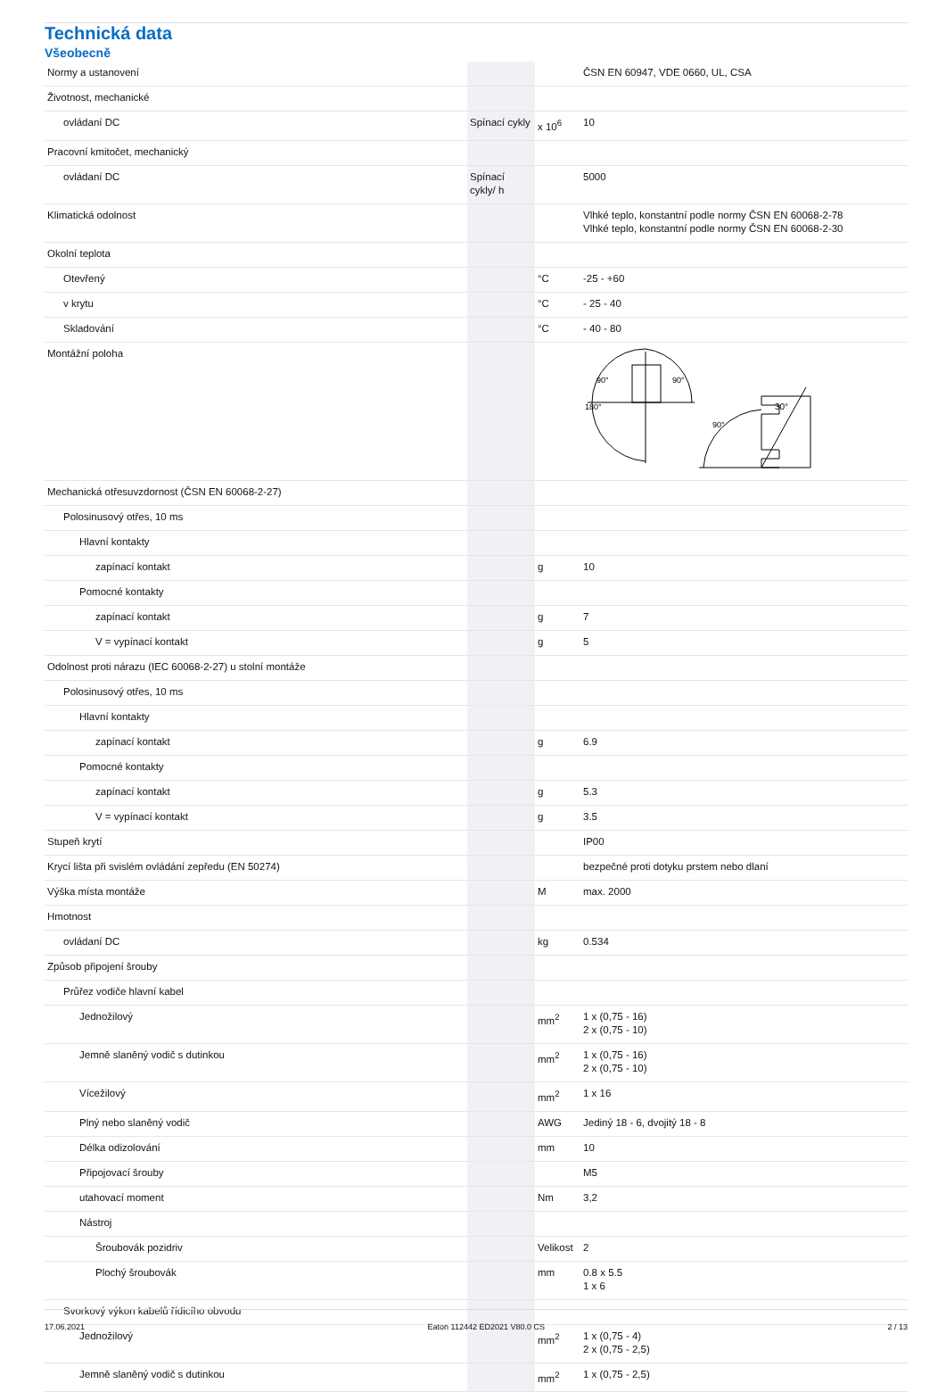Technická data
Všeobecně
| Normy a ustanovení | | | ČSN EN 60947, VDE 0660, UL, CSA |
| Životnost, mechanické | | | |
| ovládaní DC | Spínací cykly | x 10<sup>6</sup> | 10 |
| Pracovní kmitočet, mechanický | | | |
| ovládaní DC | Spínací cykly/ h | | 5000 |
| Klimatická odolnost | | | Vlhké teplo, konstantní podle normy ČSN EN 60068-2-78 Vlhké teplo, konstantní podle normy ČSN EN 60068-2-30 |
| Okolní teplota | | | |
| Otevřený | | °C | -25 - +60 |
| v krytu | | °C | - 25 - 40 |
| Skladování | | °C | - 40 - 80 |
| Montážní poloha | | | 90° 90° 180° 90° 30° |
| Mechanická otřesuvzdornost (ČSN EN 60068-2-27) | | | |
| Polosinusový otřes, 10 ms | | | |
| Hlavní kontakty | | | |
| zapínací kontakt | | g | 10 |
| Pomocné kontakty | | | |
| zapínací kontakt | | g | 7 |
| V = vypínací kontakt | | g | 5 |
| Odolnost proti nárazu (IEC 60068-2-27) u stolní montáže | | | |
| Polosinusový otřes, 10 ms | | | |
| Hlavní kontakty | | | |
| zapínací kontakt | | g | 6.9 |
| Pomocné kontakty | | | |
| zapínací kontakt | | g | 5.3 |
| V = vypínací kontakt | | g | 3.5 |
| Stupeň krytí | | | IP00 |
| Krycí lišta při svislém ovládání zepředu (EN 50274) | | | bezpečné proti dotyku prstem nebo dlaní |
| Výška místa montáže | | M | max. 2000 |
| Hmotnost | | | |
| ovládaní DC | | kg | 0.534 |
| Způsob připojení šrouby | | | |
| Průřez vodiče hlavní kabel | | | |
| Jednožilový | | mm<sup>2</sup> | 1 x (0,75 - 16) 2 x (0,75 - 10) |
| Jemně slaněný vodič s dutinkou | | mm<sup>2</sup> | 1 x (0,75 - 16) 2 x (0,75 - 10) |
| Vícežilový | | mm<sup>2</sup> | 1 x 16 |
| Plný nebo slaněný vodič | | AWG | Jediný 18 - 6, dvojitý 18 - 8 |
| Délka odizolování | | mm | 10 |
| Připojovací šrouby | | | M5 |
| utahovací moment | | Nm | 3,2 |
| Nástroj | | | |
| Šroubovák pozidriv | | Velikost | 2 |
| Plochý šroubovák | | mm | 0.8 x 5.5 1 x 6 |
| Svorkový výkon kabelů řídicího obvodu | | | |
| Jednožilový | | mm<sup>2</sup> | 1 x (0,75 - 4) 2 x (0,75 - 2,5) |
| Jemně slaněný vodič s dutinkou | | mm<sup>2</sup> | 1 x (0,75 - 2,5) |
17.06.2021 Eaton 112442 ED2021 V80.0 CS 2 / 13